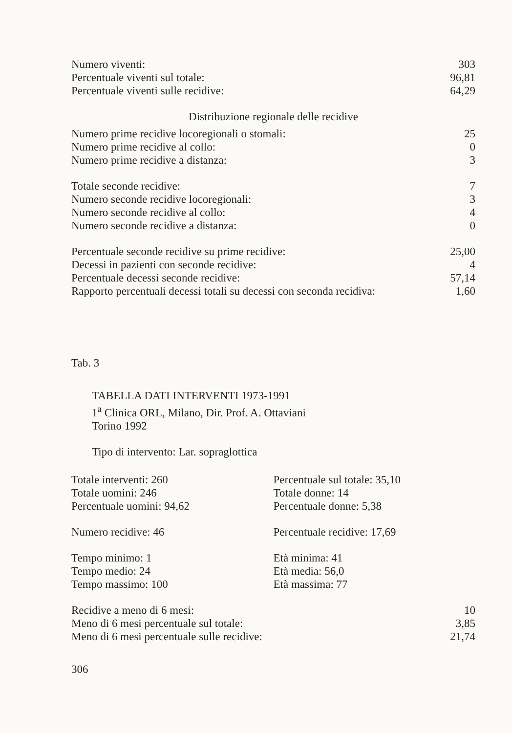| Numero viventi: | 303 |
| Percentuale viventi sul totale: | 96,81 |
| Percentuale viventi sulle recidive: | 64,29 |
Distribuzione regionale delle recidive
| Numero prime recidive locoregionali o stomali: | 25 |
| Numero prime recidive al collo: | 0 |
| Numero prime recidive a distanza: | 3 |
| Totale seconde recidive: | 7 |
| Numero seconde recidive locoregionali: | 3 |
| Numero seconde recidive al collo: | 4 |
| Numero seconde recidive a distanza: | 0 |
| Percentuale seconde recidive su prime recidive: | 25,00 |
| Decessi in pazienti con seconde recidive: | 4 |
| Percentuale decessi seconde recidive: | 57,14 |
| Rapporto percentuali decessi totali su decessi con seconda recidiva: | 1,60 |
Tab. 3
TABELLA DATI INTERVENTI 1973-1991
1<sup>a</sup> Clinica ORL, Milano, Dir. Prof. A. Ottaviani
Torino 1992
Tipo di intervento: Lar. sopraglottica
| Totale interventi: 260 | Percentuale sul totale: 35,10 |
| Totale uomini: 246 | Totale donne: 14 |
| Percentuale uomini: 94,62 | Percentuale donne: 5,38 |
| Numero recidive: 46 | Percentuale recidive: 17,69 |
| Tempo minimo: 1 | Età minima: 41 |
| Tempo medio: 24 | Età media: 56,0 |
| Tempo massimo: 100 | Età massima: 77 |
| Recidive a meno di 6 mesi: | 10 |
| Meno di 6 mesi percentuale sul totale: | 3,85 |
| Meno di 6 mesi percentuale sulle recidive: | 21,74 |
306